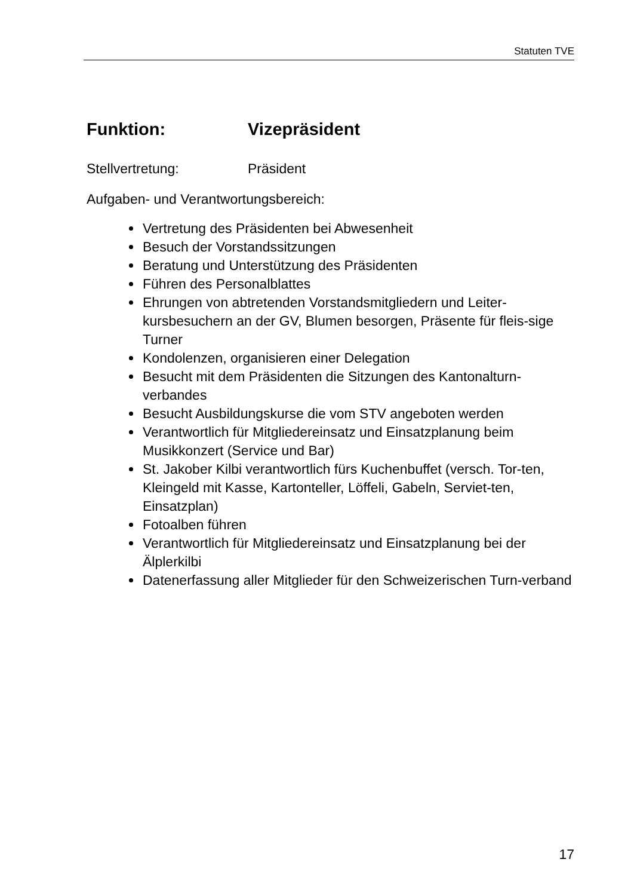Statuten TVE
Funktion: Vizepräsident
Stellvertretung: Präsident
Aufgaben- und Verantwortungsbereich:
Vertretung des Präsidenten bei Abwesenheit
Besuch der Vorstandssitzungen
Beratung und Unterstützung des Präsidenten
Führen des Personalblattes
Ehrungen von abtretenden Vorstandsmitgliedern und Leiter-kursbesuchern an der GV, Blumen besorgen, Präsente für fleis-sige Turner
Kondolenzen, organisieren einer Delegation
Besucht mit dem Präsidenten die Sitzungen des Kantonalturn-verbandes
Besucht Ausbildungskurse die vom STV angeboten werden
Verantwortlich für Mitgliedereinsatz und Einsatzplanung beim Musikkonzert (Service und Bar)
St. Jakober Kilbi verantwortlich fürs Kuchenbuffet (versch. Tor-ten, Kleingeld mit Kasse, Kartonteller, Löffeli, Gabeln, Serviet-ten, Einsatzplan)
Fotoalben führen
Verantwortlich für Mitgliedereinsatz und Einsatzplanung bei der Älplerkilbi
Datenerfassung aller Mitglieder für den Schweizerischen Turn-verband
17